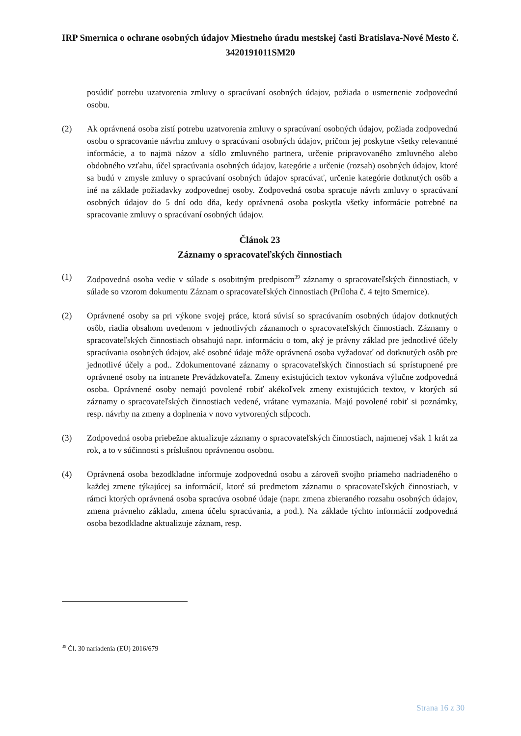IRP Smernica o ochrane osobných údajov Miestneho úradu mestskej časti Bratislava-Nové Mesto č. 3420191011SM20
posúdiť potrebu uzatvorenia zmluvy o spracúvaní osobných údajov, požiada o usmernenie zodpovednú osobu.
(2) Ak oprávnená osoba zistí potrebu uzatvorenia zmluvy o spracúvaní osobných údajov, požiada zodpovednú osobu o spracovanie návrhu zmluvy o spracúvaní osobných údajov, pričom jej poskytne všetky relevantné informácie, a to najmä názov a sídlo zmluvného partnera, určenie pripravovaného zmluvného alebo obdobného vzťahu, účel spracúvania osobných údajov, kategórie a určenie (rozsah) osobných údajov, ktoré sa budú v zmysle zmluvy o spracúvaní osobných údajov spracúvať, určenie kategórie dotknutých osôb a iné na základe požiadavky zodpovednej osoby. Zodpovedná osoba spracuje návrh zmluvy o spracúvaní osobných údajov do 5 dní odo dňa, kedy oprávnená osoba poskytla všetky informácie potrebné na spracovanie zmluvy o spracúvaní osobných údajov.
Článok 23
Záznamy o spracovateľských činnostiach
(1) Zodpovedná osoba vedie v súlade s osobitným predpisom<sup>39</sup> záznamy o spracovateľských činnostiach, v súlade so vzorom dokumentu Záznam o spracovateľských činnostiach (Príloha č. 4 tejto Smernice).
(2) Oprávnené osoby sa pri výkone svojej práce, ktorá súvisí so spracúvaním osobných údajov dotknutých osôb, riadia obsahom uvedenom v jednotlivých záznamoch o spracovateľských činnostiach. Záznamy o spracovateľských činnostiach obsahujú napr. informáciu o tom, aký je právny základ pre jednotlivé účely spracúvania osobných údajov, aké osobné údaje môže oprávnená osoba vyžadovať od dotknutých osôb pre jednotlivé účely a pod.. Zdokumentované záznamy o spracovateľských činnostiach sú sprístupnené pre oprávnené osoby na intranete Prevádzkovateľa. Zmeny existujúcich textov vykonáva výlučne zodpovedná osoba. Oprávnené osoby nemajú povolené robiť akékoľvek zmeny existujúcich textov, v ktorých sú záznamy o spracovateľských činnostiach vedené, vrátane vymazania. Majú povolené robiť si poznámky, resp. návrhy na zmeny a doplnenia v novo vytvorených stĺpcoch.
(3) Zodpovedná osoba priebežne aktualizuje záznamy o spracovateľských činnostiach, najmenej však 1 krát za rok, a to v súčinnosti s príslušnou oprávnenou osobou.
(4) Oprávnená osoba bezodkladne informuje zodpovednú osobu a zároveň svojho priameho nadriadeného o každej zmene týkajúcej sa informácií, ktoré sú predmetom záznamu o spracovateľských činnostiach, v rámci ktorých oprávnená osoba spracúva osobné údaje (napr. zmena zbieraného rozsahu osobných údajov, zmena právneho základu, zmena účelu spracúvania, a pod.). Na základe týchto informácií zodpovedná osoba bezodkladne aktualizuje záznam, resp.
<sup>39</sup> Čl. 30 nariadenia (EÚ) 2016/679
Strana 16 z 30